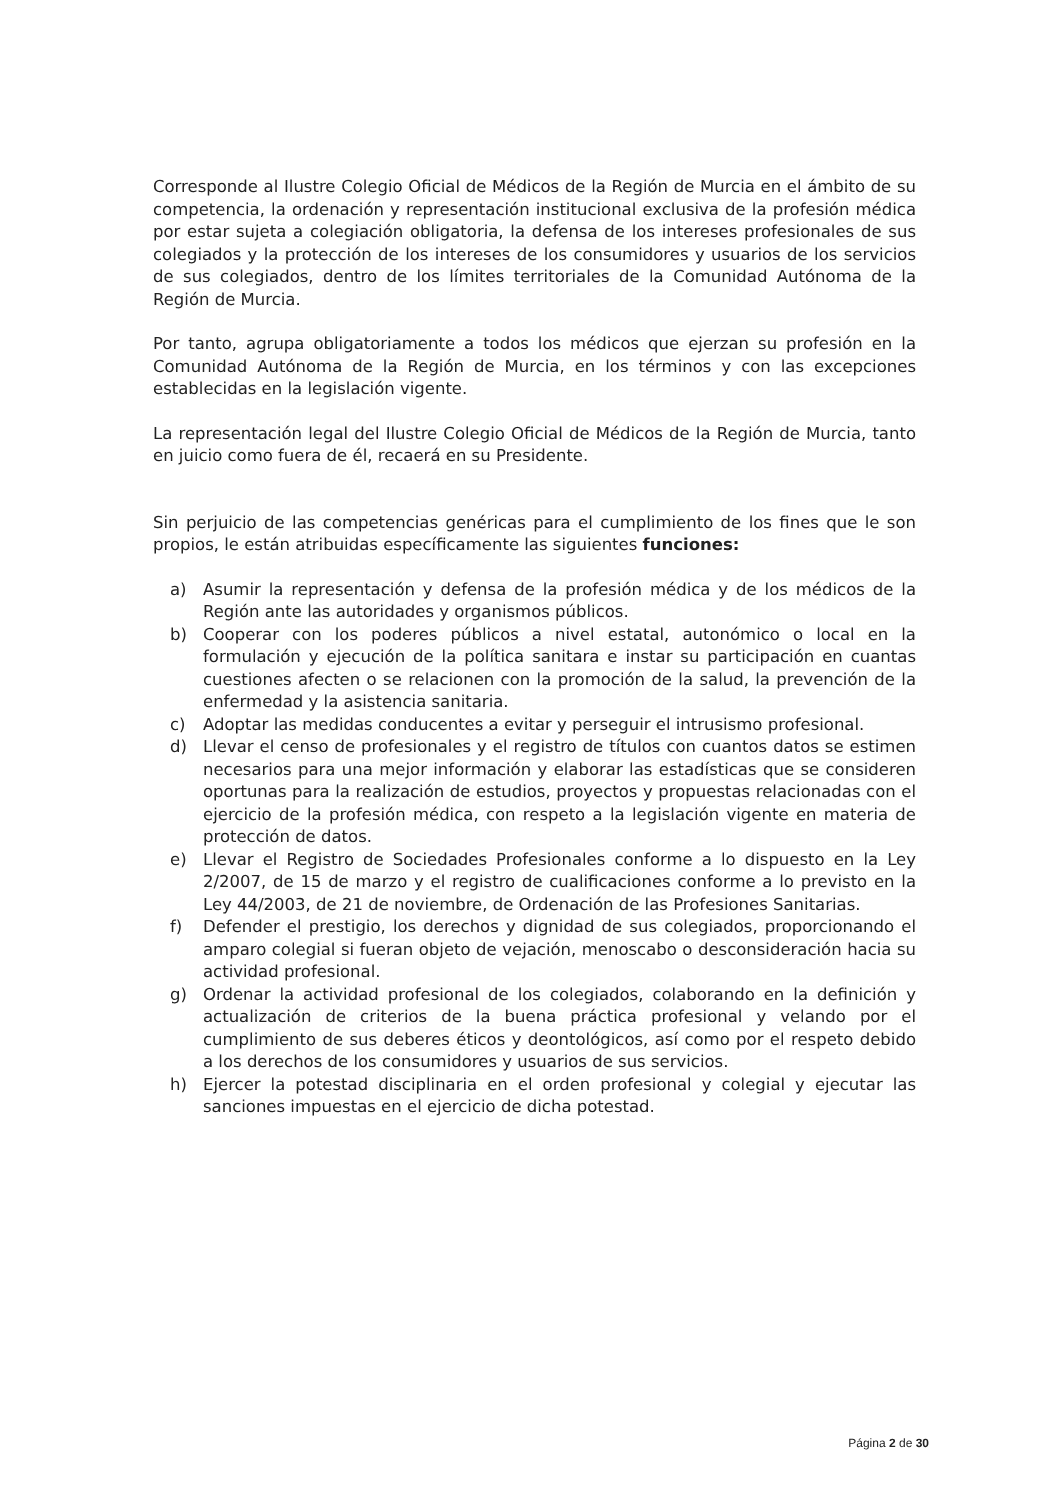Corresponde al Ilustre Colegio Oficial de Médicos de la Región de Murcia en el ámbito de su competencia, la ordenación y representación institucional exclusiva de la profesión médica por estar sujeta a colegiación obligatoria, la defensa de los intereses profesionales de sus colegiados y la protección de los intereses de los consumidores y usuarios de los servicios de sus colegiados, dentro de los límites territoriales de la Comunidad Autónoma de la Región de Murcia.
Por tanto, agrupa obligatoriamente a todos los médicos que ejerzan su profesión en la Comunidad Autónoma de la Región de Murcia, en los términos y con las excepciones establecidas en la legislación vigente.
La representación legal del Ilustre Colegio Oficial de Médicos de la Región de Murcia, tanto en juicio como fuera de él, recaerá en su Presidente.
Sin perjuicio de las competencias genéricas para el cumplimiento de los fines que le son propios, le están atribuidas específicamente las siguientes funciones:
a) Asumir la representación y defensa de la profesión médica y de los médicos de la Región ante las autoridades y organismos públicos.
b) Cooperar con los poderes públicos a nivel estatal, autonómico o local en la formulación y ejecución de la política sanitara e instar su participación en cuantas cuestiones afecten o se relacionen con la promoción de la salud, la prevención de la enfermedad y la asistencia sanitaria.
c) Adoptar las medidas conducentes a evitar y perseguir el intrusismo profesional.
d) Llevar el censo de profesionales y el registro de títulos con cuantos datos se estimen necesarios para una mejor información y elaborar las estadísticas que se consideren oportunas para la realización de estudios, proyectos y propuestas relacionadas con el ejercicio de la profesión médica, con respeto a la legislación vigente en materia de protección de datos.
e) Llevar el Registro de Sociedades Profesionales conforme a lo dispuesto en la Ley 2/2007, de 15 de marzo y el registro de cualificaciones conforme a lo previsto en la Ley 44/2003, de 21 de noviembre, de Ordenación de las Profesiones Sanitarias.
f) Defender el prestigio, los derechos y dignidad de sus colegiados, proporcionando el amparo colegial si fueran objeto de vejación, menoscabo o desconsideración hacia su actividad profesional.
g) Ordenar la actividad profesional de los colegiados, colaborando en la definición y actualización de criterios de la buena práctica profesional y velando por el cumplimiento de sus deberes éticos y deontológicos, así como por el respeto debido a los derechos de los consumidores y usuarios de sus servicios.
h) Ejercer la potestad disciplinaria en el orden profesional y colegial y ejecutar las sanciones impuestas en el ejercicio de dicha potestad.
Página 2 de 30